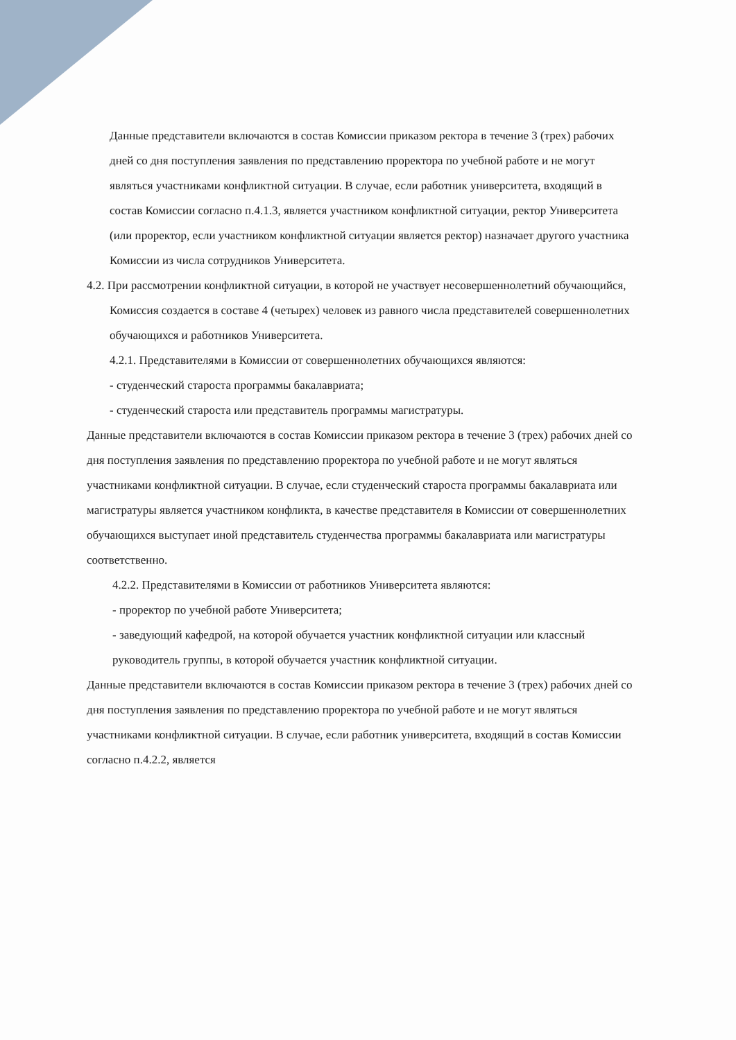Данные представители включаются в состав Комиссии приказом ректора в течение 3 (трех) рабочих дней со дня поступления заявления по представлению проректора по учебной работе и не могут являться участниками конфликтной ситуации. В случае, если работник университета, входящий в состав Комиссии согласно п.4.1.3, является участником конфликтной ситуации, ректор Университета (или проректор, если участником конфликтной ситуации является ректор) назначает другого участника Комиссии из числа сотрудников Университета.
4.2. При рассмотрении конфликтной ситуации, в которой не участвует несовершеннолетний обучающийся, Комиссия создается в составе 4 (четырех) человек из равного числа представителей совершеннолетних обучающихся и работников Университета.
4.2.1. Представителями в Комиссии от совершеннолетних обучающихся являются:
- студенческий староста программы бакалавриата;
- студенческий староста или представитель программы магистратуры.
Данные представители включаются в состав Комиссии приказом ректора в течение 3 (трех) рабочих дней со дня поступления заявления по представлению проректора по учебной работе и не могут являться участниками конфликтной ситуации. В случае, если студенческий староста программы бакалавриата или магистратуры является участником конфликта, в качестве представителя в Комиссии от совершеннолетних обучающихся выступает иной представитель студенчества программы бакалавриата или магистратуры соответственно.
4.2.2. Представителями в Комиссии от работников Университета являются:
- проректор по учебной работе Университета;
- заведующий кафедрой, на которой обучается участник конфликтной ситуации или классный руководитель группы, в которой обучается участник конфликтной ситуации.
Данные представители включаются в состав Комиссии приказом ректора в течение 3 (трех) рабочих дней со дня поступления заявления по представлению проректора по учебной работе и не могут являться участниками конфликтной ситуации. В случае, если работник университета, входящий в состав Комиссии согласно п.4.2.2, является